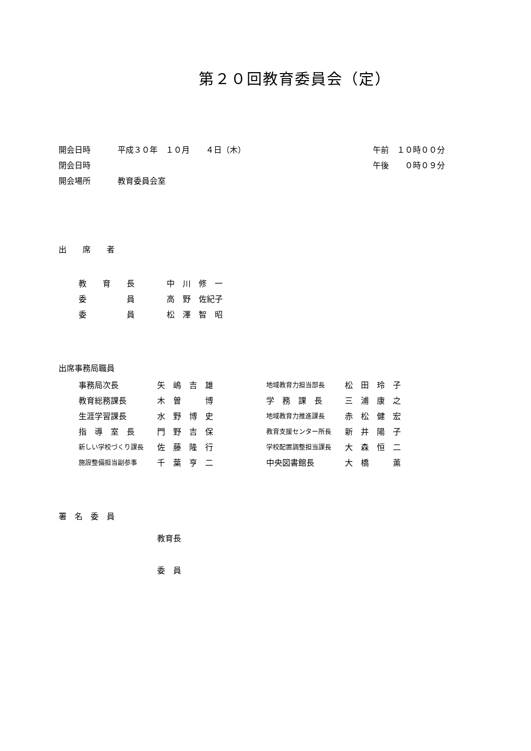第２０回教育委員会（定）
| 開会日時 | 平成３０年 １０月 ４日（木） | 午前 １０時００分 |
| 閉会日時 | | 午後 ０時０９分 |
| 開会場所 | 教育委員会室 | |
出　　席　　者
| 教 育 長 | 中 川 修 一 |
| 委 員 | 高 野 佐紀子 |
| 委 員 | 松 澤 智 昭 |
出席事務局職員
| 事務局次長 | 矢 嶋 吉 雄 | 地域教育力担当部長 | 松 田 玲 子 |
| 教育総務課長 | 木 曽 博 | 学 務 課 長 | 三 浦 康 之 |
| 生涯学習課長 | 水 野 博 史 | 地域教育力推進課長 | 赤 松 健 宏 |
| 指 導 室 長 | 門 野 吉 保 | 教育支援センター所長 | 新 井 陽 子 |
| 新しい学校づくり課長 | 佐 藤 隆 行 | 学校配置調整担当課長 | 大 森 恒 二 |
| 施設整備担当副参事 | 千 葉 亨 二 | 中央図書館長 | 大 橋 薫 |
署　名　委　員
教育長
委　員